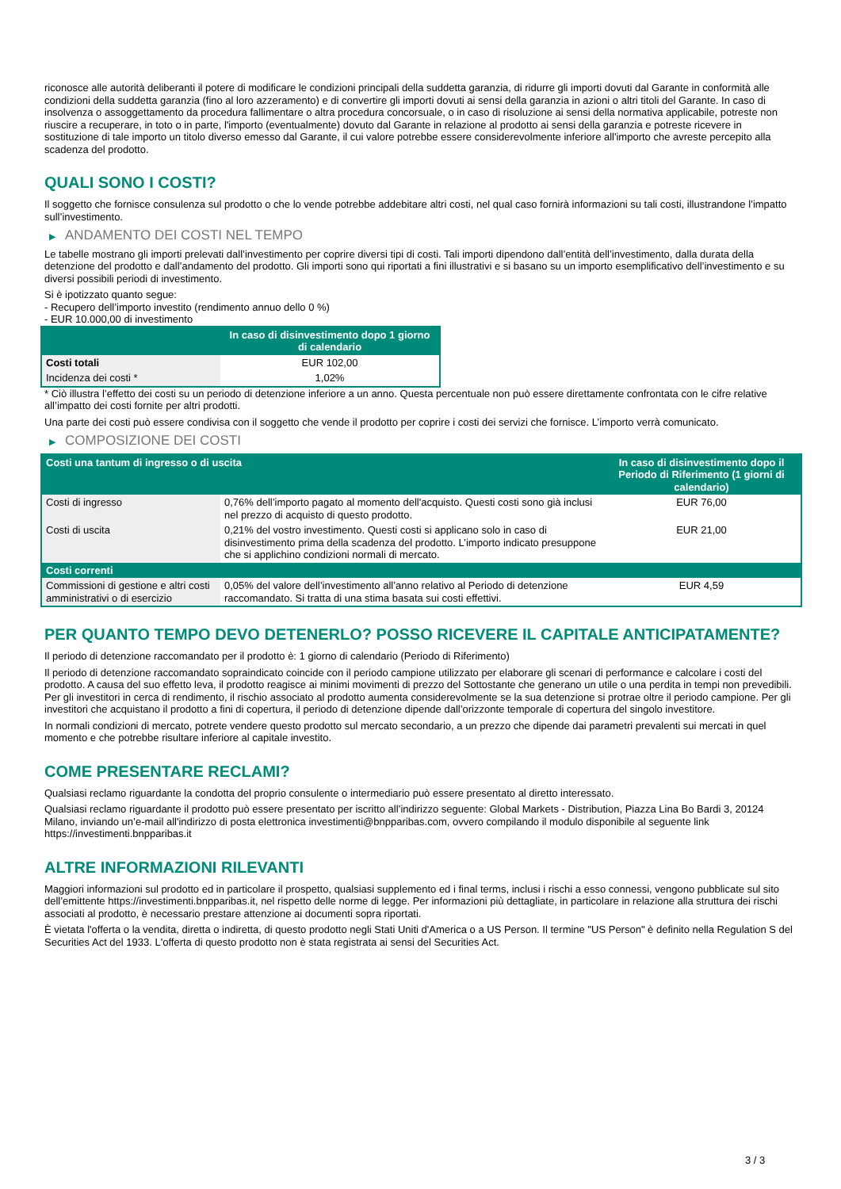riconosce alle autorità deliberanti il potere di modificare le condizioni principali della suddetta garanzia, di ridurre gli importi dovuti dal Garante in conformità alle condizioni della suddetta garanzia (fino al loro azzeramento) e di convertire gli importi dovuti ai sensi della garanzia in azioni o altri titoli del Garante. In caso di insolvenza o assoggettamento da procedura fallimentare o altra procedura concorsuale, o in caso di risoluzione ai sensi della normativa applicabile, potreste non riuscire a recuperare, in toto o in parte, l'importo (eventualmente) dovuto dal Garante in relazione al prodotto ai sensi della garanzia e potreste ricevere in sostituzione di tale importo un titolo diverso emesso dal Garante, il cui valore potrebbe essere considerevolmente inferiore all'importo che avreste percepito alla scadenza del prodotto.
QUALI SONO I COSTI?
Il soggetto che fornisce consulenza sul prodotto o che lo vende potrebbe addebitare altri costi, nel qual caso fornirà informazioni su tali costi, illustrandone l’impatto sull’investimento.
▶ ANDAMENTO DEI COSTI NEL TEMPO
Le tabelle mostrano gli importi prelevati dall’investimento per coprire diversi tipi di costi. Tali importi dipendono dall’entità dell’investimento, dalla durata della detenzione del prodotto e dall’andamento del prodotto. Gli importi sono qui riportati a fini illustrativi e si basano su un importo esemplificativo dell’investimento e su diversi possibili periodi di investimento.
Si è ipotizzato quanto segue:
- Recupero dell’importo investito (rendimento annuo dello 0 %)
- EUR 10.000,00 di investimento
| | In caso di disinvestimento dopo 1 giorno di calendario |
| --- | --- |
| Costi totali | EUR 102,00 |
| Incidenza dei costi * | 1,02% |
* Ciò illustra l’effetto dei costi su un periodo di detenzione inferiore a un anno. Questa percentuale non può essere direttamente confrontata con le cifre relative all’impatto dei costi fornite per altri prodotti.
Una parte dei costi può essere condivisa con il soggetto che vende il prodotto per coprire i costi dei servizi che fornisce. L’importo verrà comunicato.
▶ COMPOSIZIONE DEI COSTI
| Costi una tantum di ingresso o di uscita | | In caso di disinvestimento dopo il Periodo di Riferimento (1 giorni di calendario) |
| --- | --- | --- |
| Costi di ingresso | 0,76% dell’importo pagato al momento dell'acquisto. Questi costi sono già inclusi nel prezzo di acquisto di questo prodotto. | EUR 76,00 |
| Costi di uscita | 0,21% del vostro investimento. Questi costi si applicano solo in caso di disinvestimento prima della scadenza del prodotto. L’importo indicato presuppone che si applichino condizioni normali di mercato. | EUR 21,00 |
| Costi correnti | | |
| Commissioni di gestione e altri costi amministrativi o di esercizio | 0,05% del valore dell’investimento all’anno relativo al Periodo di detenzione raccomandato. Si tratta di una stima basata sui costi effettivi. | EUR 4,59 |
PER QUANTO TEMPO DEVO DETENERLO? POSSO RICEVERE IL CAPITALE ANTICIPATAMENTE?
Il periodo di detenzione raccomandato per il prodotto è: 1 giorno di calendario (Periodo di Riferimento)
Il periodo di detenzione raccomandato sopraindicato coincide con il periodo campione utilizzato per elaborare gli scenari di performance e calcolare i costi del prodotto. A causa del suo effetto leva, il prodotto reagisce ai minimi movimenti di prezzo del Sottostante che generano un utile o una perdita in tempi non prevedibili. Per gli investitori in cerca di rendimento, il rischio associato al prodotto aumenta considerevolmente se la sua detenzione si protrae oltre il periodo campione. Per gli investitori che acquistano il prodotto a fini di copertura, il periodo di detenzione dipende dall’orizzonte temporale di copertura del singolo investitore.
In normali condizioni di mercato, potrete vendere questo prodotto sul mercato secondario, a un prezzo che dipende dai parametri prevalenti sui mercati in quel momento e che potrebbe risultare inferiore al capitale investito.
COME PRESENTARE RECLAMI?
Qualsiasi reclamo riguardante la condotta del proprio consulente o intermediario può essere presentato al diretto interessato.
Qualsiasi reclamo riguardante il prodotto può essere presentato per iscritto all’indirizzo seguente: Global Markets - Distribution, Piazza Lina Bo Bardi 3, 20124 Milano, inviando un’e-mail all'indirizzo di posta elettronica investimenti@bnpparibas.com, ovvero compilando il modulo disponibile al seguente link https://investimenti.bnpparibas.it
ALTRE INFORMAZIONI RILEVANTI
Maggiori informazioni sul prodotto ed in particolare il prospetto, qualsiasi supplemento ed i final terms, inclusi i rischi a esso connessi, vengono pubblicate sul sito dell’emittente https://investimenti.bnpparibas.it, nel rispetto delle norme di legge. Per informazioni più dettagliate, in particolare in relazione alla struttura dei rischi associati al prodotto, è necessario prestare attenzione ai documenti sopra riportati.
È vietata l'offerta o la vendita, diretta o indiretta, di questo prodotto negli Stati Uniti d'America o a US Person. Il termine "US Person" è definito nella Regulation S del Securities Act del 1933. L'offerta di questo prodotto non è stata registrata ai sensi del Securities Act.
3 / 3